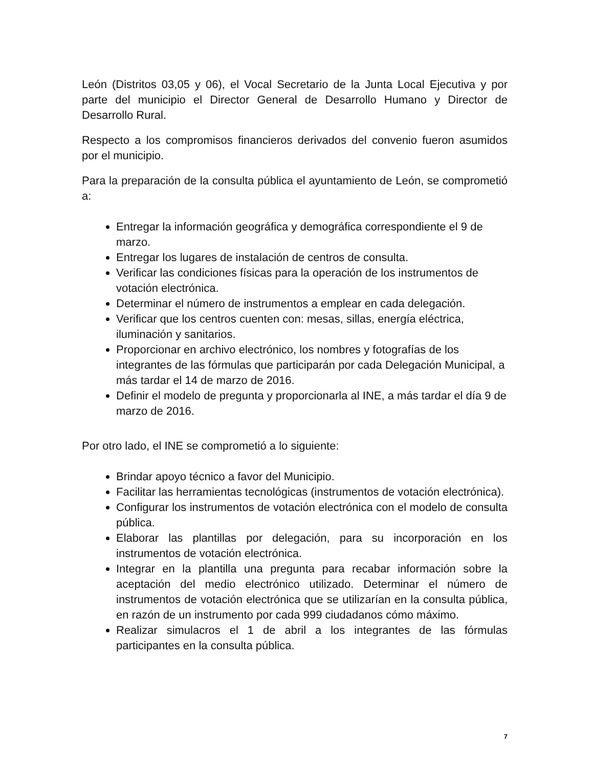León (Distritos 03,05 y 06), el Vocal Secretario de la Junta Local Ejecutiva y por parte del municipio el Director General de Desarrollo Humano y Director de Desarrollo Rural.
Respecto a los compromisos financieros derivados del convenio fueron asumidos por el municipio.
Para la preparación de la consulta pública el ayuntamiento de León, se comprometió a:
Entregar la información geográfica y demográfica correspondiente el 9 de marzo.
Entregar los lugares de instalación de centros de consulta.
Verificar las condiciones físicas para la operación de los instrumentos de votación electrónica.
Determinar el número de instrumentos a emplear en cada delegación.
Verificar que los centros cuenten con: mesas, sillas, energía eléctrica, iluminación y sanitarios.
Proporcionar en archivo electrónico, los nombres y fotografías de los integrantes de las fórmulas que participarán por cada Delegación Municipal, a más tardar el 14 de marzo de 2016.
Definir el modelo de pregunta y proporcionarla al INE, a más tardar el día 9 de marzo de 2016.
Por otro lado, el INE se comprometió a lo siguiente:
Brindar apoyo técnico a favor del Municipio.
Facilitar las herramientas tecnológicas (instrumentos de votación electrónica).
Configurar los instrumentos de votación electrónica con el modelo de consulta pública.
Elaborar las plantillas por delegación, para su incorporación en los instrumentos de votación electrónica.
Integrar en la plantilla una pregunta para recabar información sobre la aceptación del medio electrónico utilizado. Determinar el número de instrumentos de votación electrónica que se utilizarían en la consulta pública, en razón de un instrumento por cada 999 ciudadanos cómo máximo.
Realizar simulacros el 1 de abril a los integrantes de las fórmulas participantes en la consulta pública.
7